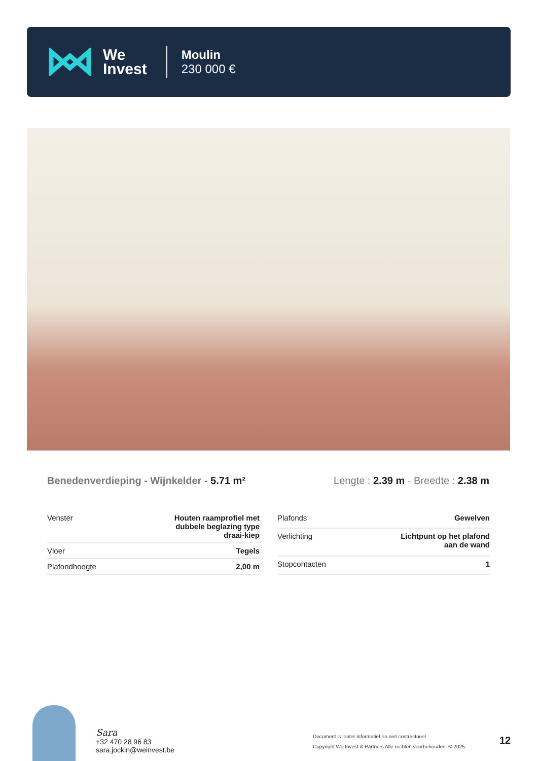We
Invest
Moulin
230 000 €
Benedenverdieping - Wijnkelder - 5.71 m²
Lengte : 2.39 m - Breedte : 2.38 m
| Venster | Houten raamprofiel met dubbele beglazing type draai-kiep |
| Vloer | Tegels |
| Plafondhoogte | 2,00 m |
| Plafonds | Gewelven |
| Verlichting | Lichtpunt op het plafond aan de wand |
| Stopcontacten | 1 |
Sara
+32 470 28 96 83
sara.jockin@weinvest.be
Document is louter informatief en niet contractueel
Copyright We Invest & Partners Alle rechten voorbehouden. © 2025.
12